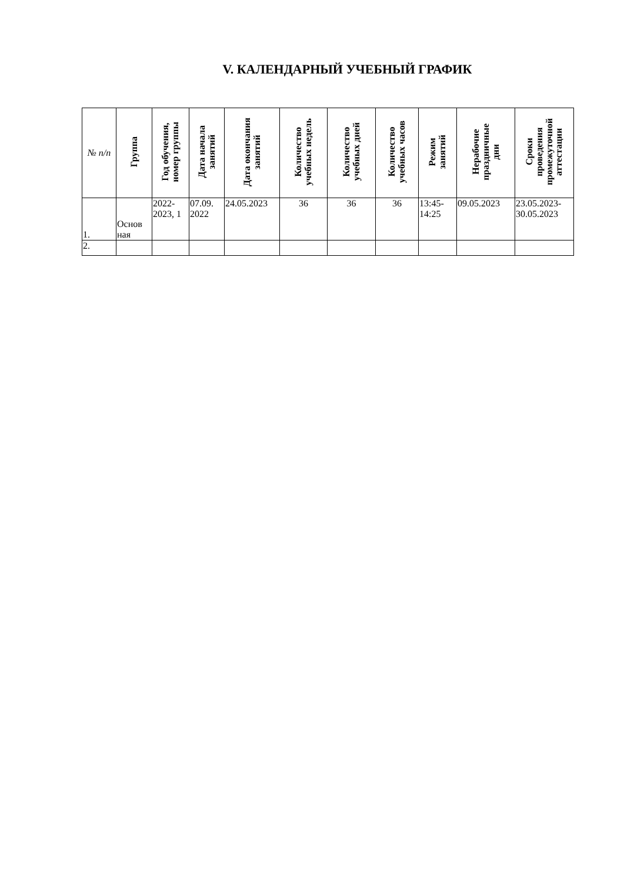V. КАЛЕНДАРНЫЙ УЧЕБНЫЙ ГРАФИК
| № п/п | Группа | Год обучения, номер группы | Дата начала занятий | Дата окончания занятий | Количество учебных недель | Количество учебных дней | Количество учебных часов | Режим занятий | Нерабочие праздничные дни | Сроки проведения промежуточной аттестации |
| --- | --- | --- | --- | --- | --- | --- | --- | --- | --- | --- |
| 1. | Основ ная | 2022-2023, 1 | 07.09. 2022 | 24.05.2023 | 36 | 36 | 36 | 13:45-14:25 | 09.05.2023 | 23.05.2023-30.05.2023 |
| 2. | | | | | | | | | | |